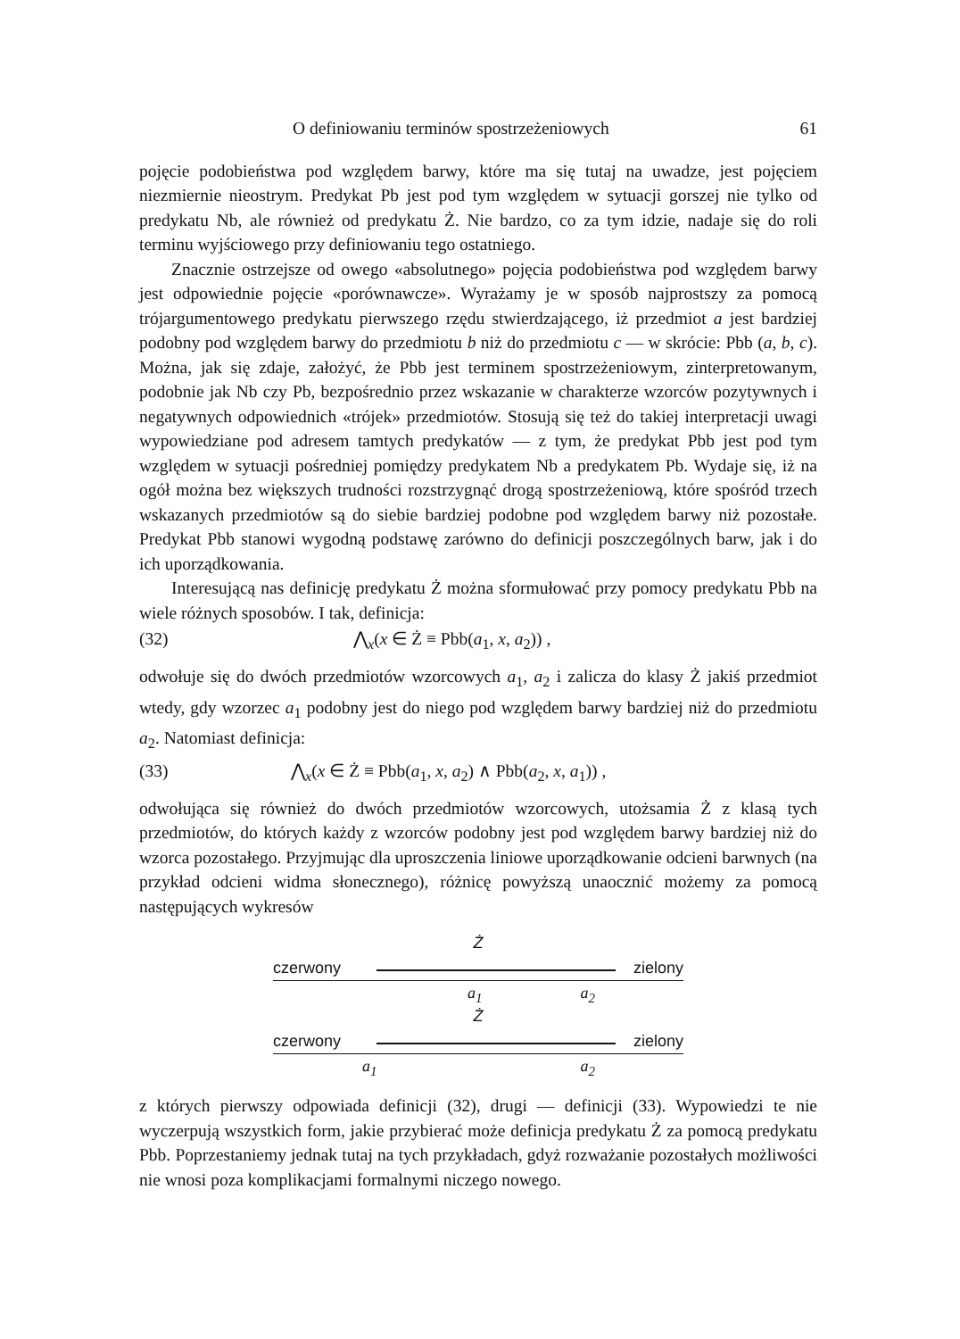O definiowaniu terminów spostrzeżeniowych 61
pojęcie podobieństwa pod względem barwy, które ma się tutaj na uwadze, jest pojęciem niezmiernie nieostrym. Predykat Pb jest pod tym względem w sytuacji gorszej nie tylko od predykatu Nb, ale również od predykatu Ż. Nie bardzo, co za tym idzie, nadaje się do roli terminu wyjściowego przy definiowaniu tego ostatniego.
Znacznie ostrzejsze od owego «absolutnego» pojęcia podobieństwa pod względem barwy jest odpowiednie pojęcie «porównawcze». Wyrażamy je w sposób najprostszy za pomocą trójargumentowego predykatu pierwszego rzędu stwierdzającego, iż przedmiot a jest bardziej podobny pod względem barwy do przedmiotu b niż do przedmiotu c — w skrócie: Pbb (a, b, c). Można, jak się zdaje, założyć, że Pbb jest terminem spostrzeżeniowym, zinterpretowanym, podobnie jak Nb czy Pb, bezpośrednio przez wskazanie w charakterze wzorców pozytywnych i negatywnych odpowiednich «trójek» przedmiotów. Stosują się też do takiej interpretacji uwagi wypowiedziane pod adresem tamtych predykatów — z tym, że predykat Pbb jest pod tym względem w sytuacji pośredniej pomiędzy predykatem Nb a predykatem Pb. Wydaje się, iż na ogół można bez większych trudności rozstrzygnąć drogą spostrzeżeniową, które spośród trzech wskazanych przedmiotów są do siebie bardziej podobne pod względem barwy niż pozostałe. Predykat Pbb stanowi wygodną podstawę zarówno do definicji poszczególnych barw, jak i do ich uporządkowania.
Interesującą nas definicję predykatu Ż można sformułować przy pomocy predykatu Pbb na wiele różnych sposobów. I tak, definicja:
(32) ⋀<sub>x</sub>(x ∈ Ż ≡ Pbb(a<sub>1</sub>, x, a<sub>2</sub>)) ,
odwołuje się do dwóch przedmiotów wzorcowych a<sub>1</sub>, a<sub>2</sub> i zalicza do klasy Ż jakiś przedmiot wtedy, gdy wzorzec a<sub>1</sub> podobny jest do niego pod względem barwy bardziej niż do przedmiotu a<sub>2</sub>. Natomiast definicja:
(33) ⋀<sub>x</sub>(x ∈ Ż ≡ Pbb(a<sub>1</sub>, x, a<sub>2</sub>) ∧ Pbb(a<sub>2</sub>, x, a<sub>1</sub>)) ,
odwołująca się również do dwóch przedmiotów wzorcowych, utożsamia Ż z klasą tych przedmiotów, do których każdy z wzorców podobny jest pod względem barwy bardziej niż do wzorca pozostałego. Przyjmując dla uproszczenia liniowe uporządkowanie odcieni barwnych (na przykład odcieni widma słonecznego), różnicę powyższą unaocznić możemy za pomocą następujących wykresów
Ż
czerwony zielony
a<sub>1</sub> a<sub>2</sub>
Ż
czerwony zielony
a<sub>1</sub> a<sub>2</sub>
z których pierwszy odpowiada definicji (32), drugi — definicji (33). Wypowiedzi te nie wyczerpują wszystkich form, jakie przybierać może definicja predykatu Ż za pomocą predykatu Pbb. Poprzestaniemy jednak tutaj na tych przykładach, gdyż rozważanie pozostałych możliwości nie wnosi poza komplikacjami formalnymi niczego nowego.